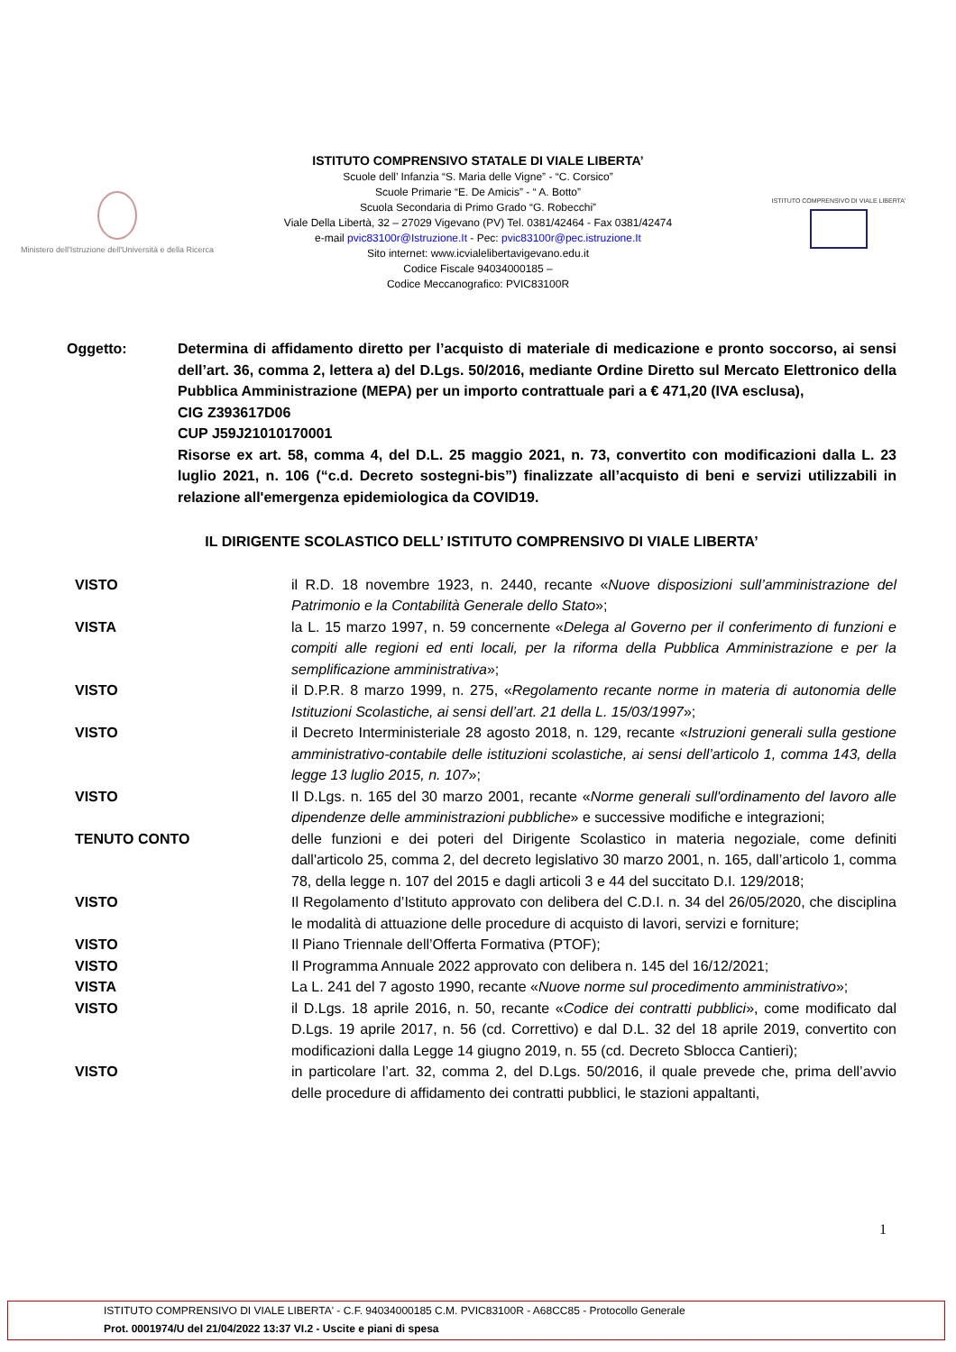Ministero dell'Istruzione dell'Università e della Ricerca
ISTITUTO COMPRENSIVO STATALE DI VIALE LIBERTA’
Scuole dell’ Infanzia “S. Maria delle Vigne” - “C. Corsico”
Scuole Primarie “E. De Amicis” - “ A. Botto”
Scuola Secondaria di Primo Grado “G. Robecchi”
Viale Della Libertà, 32 – 27029 Vigevano (PV) Tel. 0381/42464 - Fax 0381/42474
e-mail pvic83100r@Istruzione.It - Pec: pvic83100r@pec.istruzione.It
Sito internet: www.icvialelibertavigevano.edu.it
Codice Fiscale 94034000185 –
Codice Meccanografico: PVIC83100R
ISTITUTO COMPRENSIVO DI VIALE LIBERTA'
Oggetto: Determina di affidamento diretto per l’acquisto di materiale di medicazione e pronto soccorso, ai sensi dell’art. 36, comma 2, lettera a) del D.Lgs. 50/2016, mediante Ordine Diretto sul Mercato Elettronico della Pubblica Amministrazione (MEPA) per un importo contrattuale pari a € 471,20 (IVA esclusa),
CIG Z393617D06
CUP J59J21010170001
Risorse ex art. 58, comma 4, del D.L. 25 maggio 2021, n. 73, convertito con modificazioni dalla L. 23 luglio 2021, n. 106 (“c.d. Decreto sostegni-bis”) finalizzate all’acquisto di beni e servizi utilizzabili in relazione all'emergenza epidemiologica da COVID19.
IL DIRIGENTE SCOLASTICO DELL’ ISTITUTO COMPRENSIVO DI VIALE LIBERTA’
VISTO il R.D. 18 novembre 1923, n. 2440, recante «Nuove disposizioni sull’amministrazione del Patrimonio e la Contabilità Generale dello Stato»;
VISTA la L. 15 marzo 1997, n. 59 concernente «Delega al Governo per il conferimento di funzioni e compiti alle regioni ed enti locali, per la riforma della Pubblica Amministrazione e per la semplificazione amministrativa»;
VISTO il D.P.R. 8 marzo 1999, n. 275, «Regolamento recante norme in materia di autonomia delle Istituzioni Scolastiche, ai sensi dell’art. 21 della L. 15/03/1997»;
VISTO il Decreto Interministeriale 28 agosto 2018, n. 129, recante «Istruzioni generali sulla gestione amministrativo-contabile delle istituzioni scolastiche, ai sensi dell’articolo 1, comma 143, della legge 13 luglio 2015, n. 107»;
VISTO Il D.Lgs. n. 165 del 30 marzo 2001, recante «Norme generali sull'ordinamento del lavoro alle dipendenze delle amministrazioni pubbliche» e successive modifiche e integrazioni;
TENUTO CONTO delle funzioni e dei poteri del Dirigente Scolastico in materia negoziale, come definiti dall'articolo 25, comma 2, del decreto legislativo 30 marzo 2001, n. 165, dall’articolo 1, comma 78, della legge n. 107 del 2015 e dagli articoli 3 e 44 del succitato D.I. 129/2018;
VISTO Il Regolamento d’Istituto approvato con delibera del C.D.I. n. 34 del 26/05/2020, che disciplina le modalità di attuazione delle procedure di acquisto di lavori, servizi e forniture;
VISTO Il Piano Triennale dell’Offerta Formativa (PTOF);
VISTO Il Programma Annuale 2022 approvato con delibera n. 145 del 16/12/2021;
VISTA La L. 241 del 7 agosto 1990, recante «Nuove norme sul procedimento amministrativo»;
VISTO il D.Lgs. 18 aprile 2016, n. 50, recante «Codice dei contratti pubblici», come modificato dal D.Lgs. 19 aprile 2017, n. 56 (cd. Correttivo) e dal D.L. 32 del 18 aprile 2019, convertito con modificazioni dalla Legge 14 giugno 2019, n. 55 (cd. Decreto Sblocca Cantieri);
VISTO in particolare l’art. 32, comma 2, del D.Lgs. 50/2016, il quale prevede che, prima dell’avvio delle procedure di affidamento dei contratti pubblici, le stazioni appaltanti,
1
ISTITUTO COMPRENSIVO DI VIALE LIBERTA' - C.F. 94034000185 C.M. PVIC83100R - A68CC85 - Protocollo Generale
Prot. 0001974/U del 21/04/2022 13:37 VI.2 - Uscite e piani di spesa